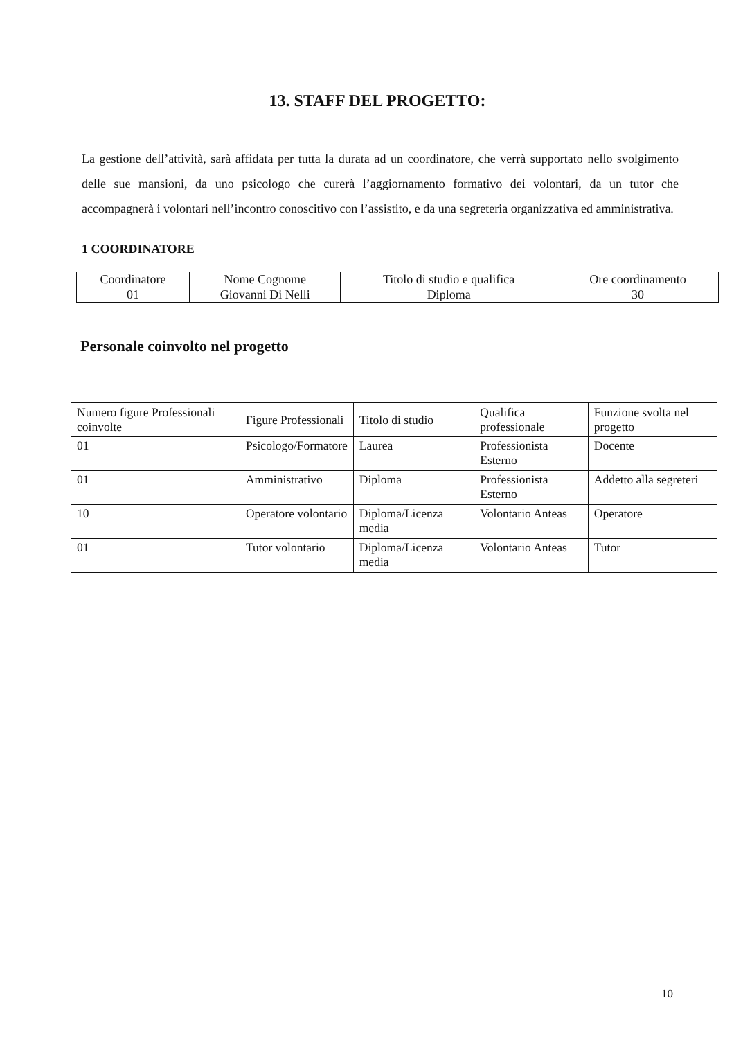13. STAFF DEL PROGETTO:
La gestione dell’attività, sarà affidata per tutta la durata ad un coordinatore, che verrà supportato nello svolgimento delle sue mansioni, da uno psicologo che curerà l’aggiornamento formativo dei volontari, da un tutor che accompagnerà i volontari nell’incontro conoscitivo con l’assistito, e da una segreteria organizzativa ed amministrativa.
1 COORDINATORE
| Coordinatore | Nome Cognome | Titolo di studio e qualifica | Ore coordinamento |
| 01 | Giovanni Di Nelli | Diploma | 30 |
Personale coinvolto nel progetto
| Numero figure Professionali coinvolte | Figure Professionali | Titolo di studio | Qualifica professionale | Funzione svolta nel progetto |
| 01 | Psicologo/Formatore | Laurea | Professionista Esterno | Docente |
| 01 | Amministrativo | Diploma | Professionista Esterno | Addetto alla segreteri |
| 10 | Operatore volontario | Diploma/Licenza media | Volontario Anteas | Operatore |
| 01 | Tutor volontario | Diploma/Licenza media | Volontario Anteas | Tutor |
10